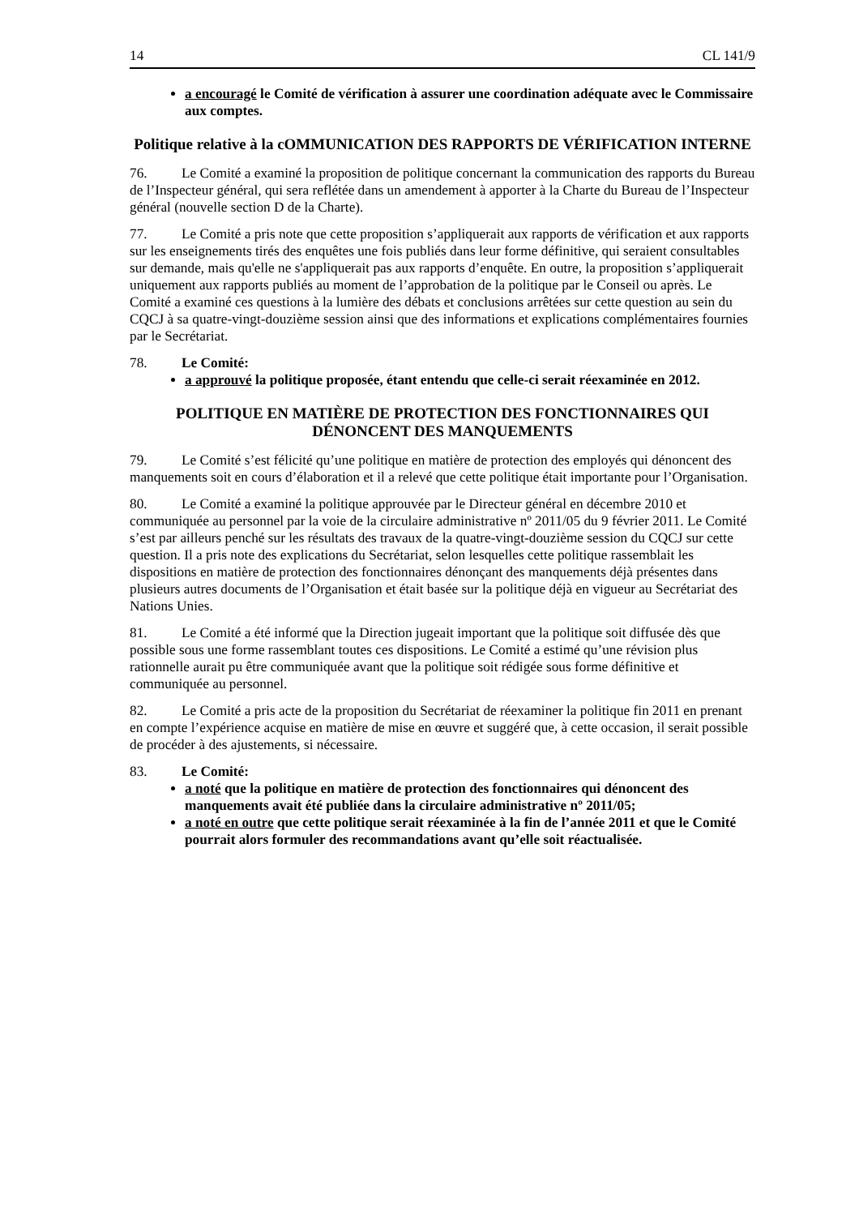14 CL 141/9
a encouragé le Comité de vérification à assurer une coordination adéquate avec le Commissaire aux comptes.
Politique relative à la cOMMUNICATION DES RAPPORTS DE VÉRIFICATION INTERNE
76. Le Comité a examiné la proposition de politique concernant la communication des rapports du Bureau de l’Inspecteur général, qui sera reflétée dans un amendement à apporter à la Charte du Bureau de l’Inspecteur général (nouvelle section D de la Charte).
77. Le Comité a pris note que cette proposition s’appliquerait aux rapports de vérification et aux rapports sur les enseignements tirés des enquêtes une fois publiés dans leur forme définitive, qui seraient consultables sur demande, mais qu'elle ne s'appliquerait pas aux rapports d’enquête. En outre, la proposition s’appliquerait uniquement aux rapports publiés au moment de l’approbation de la politique par le Conseil ou après. Le Comité a examiné ces questions à la lumière des débats et conclusions arrêtées sur cette question au sein du CQCJ à sa quatre-vingt-douzième session ainsi que des informations et explications complémentaires fournies par le Secrétariat.
78. Le Comité:
a approuvé la politique proposée, étant entendu que celle-ci serait réexaminée en 2012.
POLITIQUE EN MATIÈRE DE PROTECTION DES FONCTIONNAIRES QUI DÉNONCENT DES MANQUEMENTS
79. Le Comité s’est félicité qu’une politique en matière de protection des employés qui dénoncent des manquements soit en cours d’élaboration et il a relevé que cette politique était importante pour l’Organisation.
80. Le Comité a examiné la politique approuvée par le Directeur général en décembre 2010 et communiquée au personnel par la voie de la circulaire administrative nº 2011/05 du 9 février 2011. Le Comité s’est par ailleurs penché sur les résultats des travaux de la quatre-vingt-douzième session du CQCJ sur cette question. Il a pris note des explications du Secrétariat, selon lesquelles cette politique rassemblait les dispositions en matière de protection des fonctionnaires dénonçant des manquements déjà présentes dans plusieurs autres documents de l’Organisation et était basée sur la politique déjà en vigueur au Secrétariat des Nations Unies.
81. Le Comité a été informé que la Direction jugeait important que la politique soit diffusée dès que possible sous une forme rassemblant toutes ces dispositions. Le Comité a estimé qu’une révision plus rationnelle aurait pu être communiquée avant que la politique soit rédigée sous forme définitive et communiquée au personnel.
82. Le Comité a pris acte de la proposition du Secrétariat de réexaminer la politique fin 2011 en prenant en compte l’expérience acquise en matière de mise en œuvre et suggéré que, à cette occasion, il serait possible de procéder à des ajustements, si nécessaire.
83. Le Comité:
a noté que la politique en matière de protection des fonctionnaires qui dénoncent des manquements avait été publiée dans la circulaire administrative nº 2011/05;
a noté en outre que cette politique serait réexaminée à la fin de l’année 2011 et que le Comité pourrait alors formuler des recommandations avant qu’elle soit réactualisée.